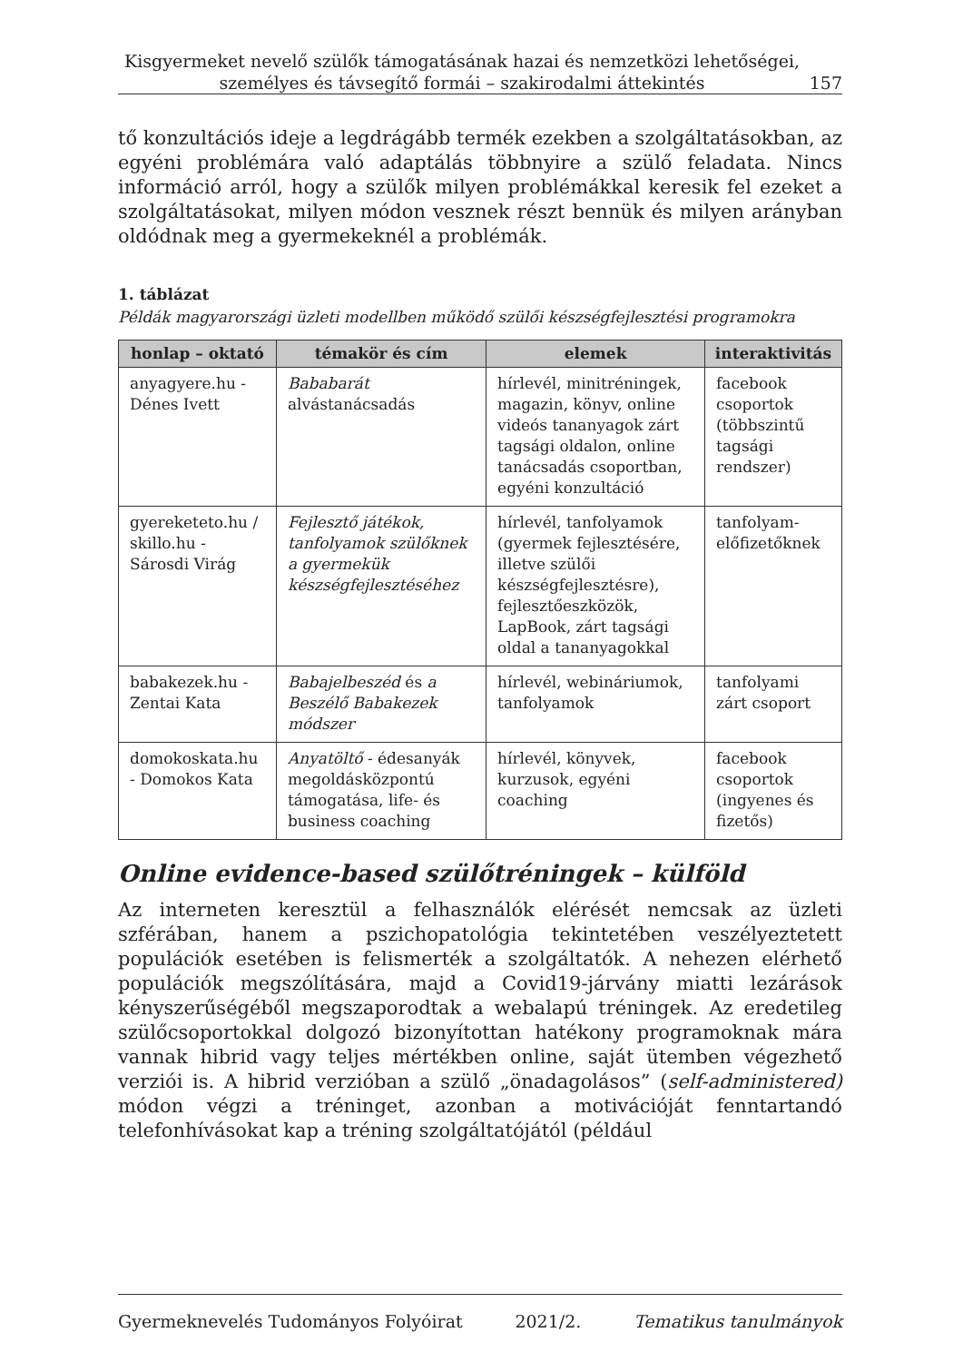Kisgyermeket nevelő szülők támogatásának hazai és nemzetközi lehetőségei,
személyes és távsegítő formái – szakirodalmi áttekintés
157
tő konzultációs ideje a legdrágább termék ezekben a szolgáltatásokban, az egyéni problémára való adaptálás többnyire a szülő feladata. Nincs információ arról, hogy a szülők milyen problémákkal keresik fel ezeket a szolgáltatásokat, milyen módon vesznek részt bennük és milyen arányban oldódnak meg a gyermekeknél a problémák.
1. táblázat
Példák magyarországi üzleti modellben működő szülői készségfejlesztési programokra
| honlap – oktató | témakör és cím | elemek | interaktivitás |
| --- | --- | --- | --- |
| anyagyere.hu - Dénes Ivett | Bababarát alvástanácsadás | hírlevél, minitréningek, magazin, könyv, online videós tananyagok zárt tagsági oldalon, online tanácsadás csoportban, egyéni konzultáció | facebook csoportok (többszintű tagsági rendszer) |
| gyereketeto.hu / skillo.hu - Sárosdi Virág | Fejlesztő játékok, tanfolyamok szülőknek a gyermekük készségfejlesztéséhez | hírlevél, tanfolyamok (gyermek fejlesztésére, illetve szülői készségfejlesztésre), fejlesztőeszközök, LapBook, zárt tagsági oldal a tananyagokkal | tanfolyam- előfizetőknek |
| babakezek.hu - Zentai Kata | Babajelbeszéd és a Beszélő Babakezek módszer | hírlevél, webináriumok, tanfolyamok | tanfolyami zárt csoport |
| domokoskata.hu - Domokos Kata | Anyatöltő - édesanyák megoldásközpontú támogatása, life- és business coaching | hírlevél, könyvek, kurzusok, egyéni coaching | facebook csoportok (ingyenes és fizetős) |
Online evidence-based szülőtréningek – külföld
Az interneten keresztül a felhasználók elérését nemcsak az üzleti szférában, hanem a pszichopatológia tekintetében veszélyeztetett populációk esetében is felismerték a szolgáltatók. A nehezen elérhető populációk megszólítására, majd a Covid19-járvány miatti lezárások kényszerűségéből megszaporodtak a webalapú tréningek. Az eredetileg szülőcsoportokkal dolgozó bizonyítottan hatékony programoknak mára vannak hibrid vagy teljes mértékben online, saját ütemben végezhető verziói is. A hibrid verzióban a szülő „önadagolásos” (self-administered) módon végzi a tréninget, azonban a motivációját fenntartandó telefonhívásokat kap a tréning szolgáltatójától (például
Gyermeknevelés Tudományos Folyóirat 2021/2. Tematikus tanulmányok